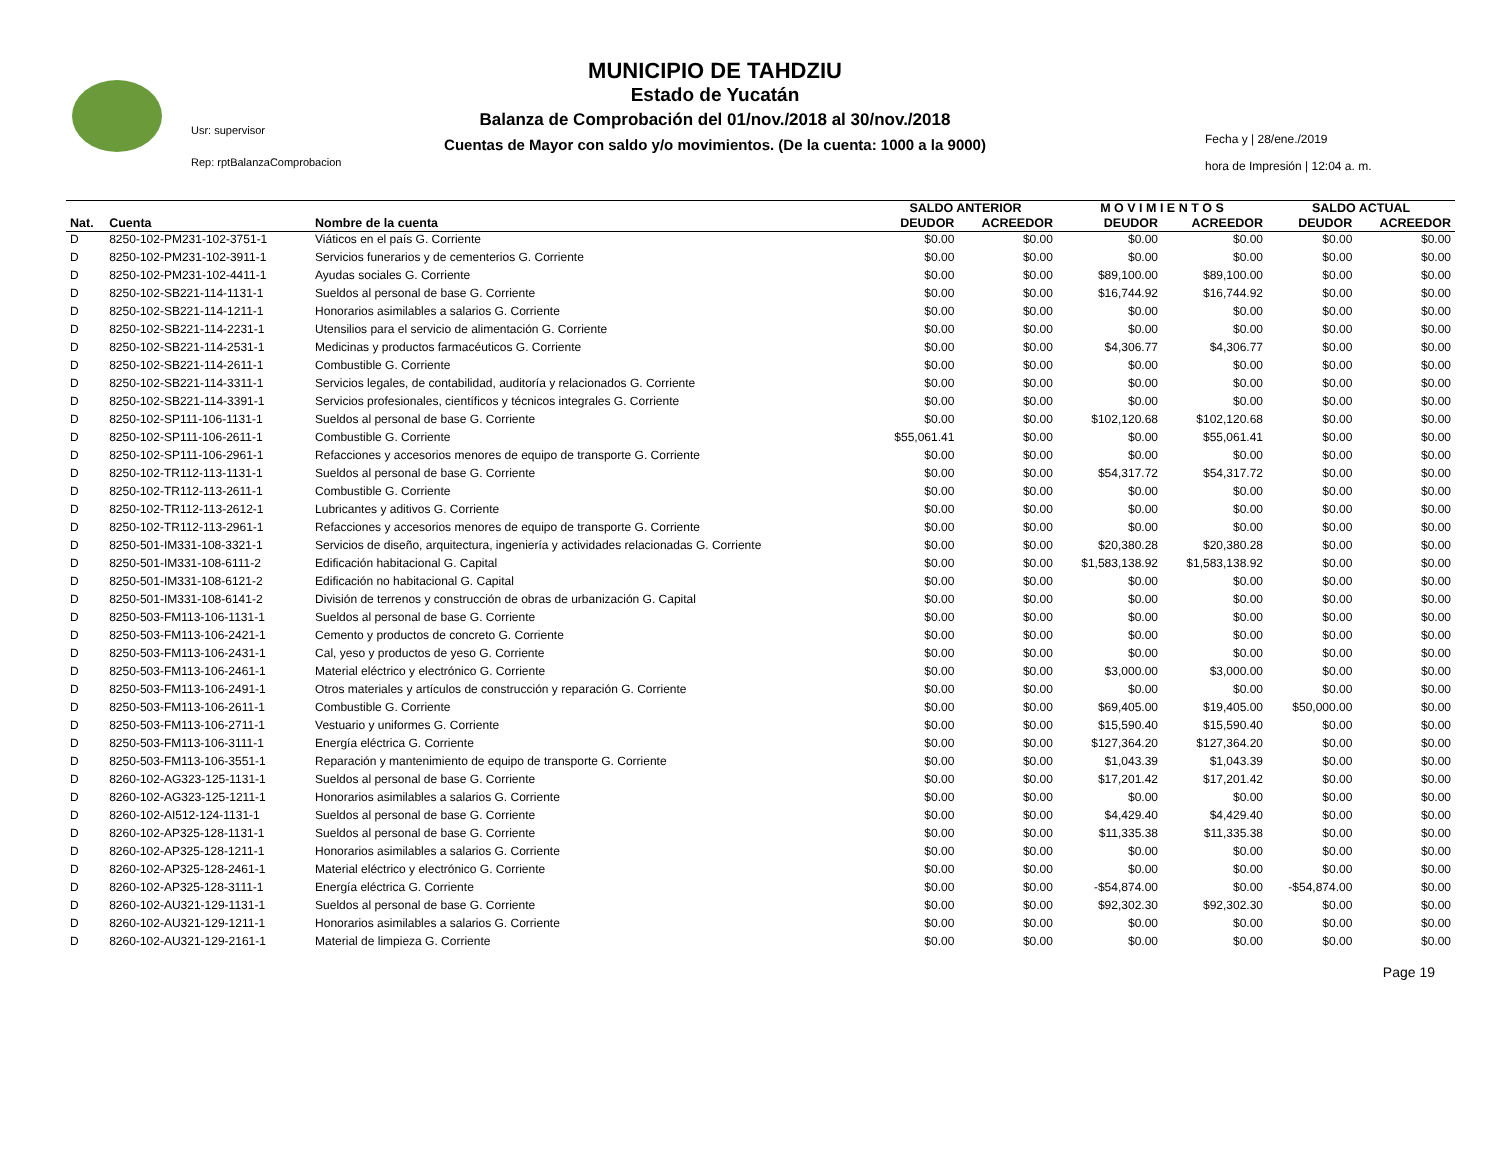MUNICIPIO DE TAHDZIU
Estado de Yucatán
Balanza de Comprobación del 01/nov./2018 al 30/nov./2018
Cuentas de Mayor con saldo y/o movimientos. (De la cuenta: 1000 a la 9000)
Usr: supervisor
Rep: rptBalanzaComprobacion
Fecha y | 28/ene./2019
hora de Impresión | 12:04 a. m.
| | | | SALDO ANTERIOR | | M O V I M I E N T O S | | SALDO ACTUAL | |
| --- | --- | --- | --- | --- | --- | --- | --- | --- |
| Nat. | Cuenta | Nombre de la cuenta | DEUDOR | ACREEDOR | DEUDOR | ACREEDOR | DEUDOR | ACREEDOR |
| D | 8250-102-PM231-102-3751-1 | Viáticos en el país G. Corriente | $0.00 | $0.00 | $0.00 | $0.00 | $0.00 | $0.00 |
| D | 8250-102-PM231-102-3911-1 | Servicios funerarios y de cementerios G. Corriente | $0.00 | $0.00 | $0.00 | $0.00 | $0.00 | $0.00 |
| D | 8250-102-PM231-102-4411-1 | Ayudas sociales G. Corriente | $0.00 | $0.00 | $89,100.00 | $89,100.00 | $0.00 | $0.00 |
| D | 8250-102-SB221-114-1131-1 | Sueldos al personal de base G. Corriente | $0.00 | $0.00 | $16,744.92 | $16,744.92 | $0.00 | $0.00 |
| D | 8250-102-SB221-114-1211-1 | Honorarios asimilables a salarios G. Corriente | $0.00 | $0.00 | $0.00 | $0.00 | $0.00 | $0.00 |
| D | 8250-102-SB221-114-2231-1 | Utensilios para el servicio de alimentación G. Corriente | $0.00 | $0.00 | $0.00 | $0.00 | $0.00 | $0.00 |
| D | 8250-102-SB221-114-2531-1 | Medicinas y productos farmacéuticos G. Corriente | $0.00 | $0.00 | $4,306.77 | $4,306.77 | $0.00 | $0.00 |
| D | 8250-102-SB221-114-2611-1 | Combustible G. Corriente | $0.00 | $0.00 | $0.00 | $0.00 | $0.00 | $0.00 |
| D | 8250-102-SB221-114-3311-1 | Servicios legales, de contabilidad, auditoría y relacionados G. Corriente | $0.00 | $0.00 | $0.00 | $0.00 | $0.00 | $0.00 |
| D | 8250-102-SB221-114-3391-1 | Servicios profesionales, científicos y técnicos integrales G. Corriente | $0.00 | $0.00 | $0.00 | $0.00 | $0.00 | $0.00 |
| D | 8250-102-SP111-106-1131-1 | Sueldos al personal de base G. Corriente | $0.00 | $0.00 | $102,120.68 | $102,120.68 | $0.00 | $0.00 |
| D | 8250-102-SP111-106-2611-1 | Combustible G. Corriente | $55,061.41 | $0.00 | $0.00 | $55,061.41 | $0.00 | $0.00 |
| D | 8250-102-SP111-106-2961-1 | Refacciones y accesorios menores de equipo de transporte G. Corriente | $0.00 | $0.00 | $0.00 | $0.00 | $0.00 | $0.00 |
| D | 8250-102-TR112-113-1131-1 | Sueldos al personal de base G. Corriente | $0.00 | $0.00 | $54,317.72 | $54,317.72 | $0.00 | $0.00 |
| D | 8250-102-TR112-113-2611-1 | Combustible G. Corriente | $0.00 | $0.00 | $0.00 | $0.00 | $0.00 | $0.00 |
| D | 8250-102-TR112-113-2612-1 | Lubricantes y aditivos G. Corriente | $0.00 | $0.00 | $0.00 | $0.00 | $0.00 | $0.00 |
| D | 8250-102-TR112-113-2961-1 | Refacciones y accesorios menores de equipo de transporte G. Corriente | $0.00 | $0.00 | $0.00 | $0.00 | $0.00 | $0.00 |
| D | 8250-501-IM331-108-3321-1 | Servicios de diseño, arquitectura, ingeniería y actividades relacionadas G. Corriente | $0.00 | $0.00 | $20,380.28 | $20,380.28 | $0.00 | $0.00 |
| D | 8250-501-IM331-108-6111-2 | Edificación habitacional G. Capital | $0.00 | $0.00 | $1,583,138.92 | $1,583,138.92 | $0.00 | $0.00 |
| D | 8250-501-IM331-108-6121-2 | Edificación no habitacional G. Capital | $0.00 | $0.00 | $0.00 | $0.00 | $0.00 | $0.00 |
| D | 8250-501-IM331-108-6141-2 | División de terrenos y construcción de obras de urbanización G. Capital | $0.00 | $0.00 | $0.00 | $0.00 | $0.00 | $0.00 |
| D | 8250-503-FM113-106-1131-1 | Sueldos al personal de base G. Corriente | $0.00 | $0.00 | $0.00 | $0.00 | $0.00 | $0.00 |
| D | 8250-503-FM113-106-2421-1 | Cemento y productos de concreto G. Corriente | $0.00 | $0.00 | $0.00 | $0.00 | $0.00 | $0.00 |
| D | 8250-503-FM113-106-2431-1 | Cal, yeso y productos de yeso G. Corriente | $0.00 | $0.00 | $0.00 | $0.00 | $0.00 | $0.00 |
| D | 8250-503-FM113-106-2461-1 | Material eléctrico y electrónico G. Corriente | $0.00 | $0.00 | $3,000.00 | $3,000.00 | $0.00 | $0.00 |
| D | 8250-503-FM113-106-2491-1 | Otros materiales y artículos de construcción y reparación G. Corriente | $0.00 | $0.00 | $0.00 | $0.00 | $0.00 | $0.00 |
| D | 8250-503-FM113-106-2611-1 | Combustible G. Corriente | $0.00 | $0.00 | $69,405.00 | $19,405.00 | $50,000.00 | $0.00 |
| D | 8250-503-FM113-106-2711-1 | Vestuario y uniformes G. Corriente | $0.00 | $0.00 | $15,590.40 | $15,590.40 | $0.00 | $0.00 |
| D | 8250-503-FM113-106-3111-1 | Energía eléctrica G. Corriente | $0.00 | $0.00 | $127,364.20 | $127,364.20 | $0.00 | $0.00 |
| D | 8250-503-FM113-106-3551-1 | Reparación y mantenimiento de equipo de transporte G. Corriente | $0.00 | $0.00 | $1,043.39 | $1,043.39 | $0.00 | $0.00 |
| D | 8260-102-AG323-125-1131-1 | Sueldos al personal de base G. Corriente | $0.00 | $0.00 | $17,201.42 | $17,201.42 | $0.00 | $0.00 |
| D | 8260-102-AG323-125-1211-1 | Honorarios asimilables a salarios G. Corriente | $0.00 | $0.00 | $0.00 | $0.00 | $0.00 | $0.00 |
| D | 8260-102-AI512-124-1131-1 | Sueldos al personal de base G. Corriente | $0.00 | $0.00 | $4,429.40 | $4,429.40 | $0.00 | $0.00 |
| D | 8260-102-AP325-128-1131-1 | Sueldos al personal de base G. Corriente | $0.00 | $0.00 | $11,335.38 | $11,335.38 | $0.00 | $0.00 |
| D | 8260-102-AP325-128-1211-1 | Honorarios asimilables a salarios G. Corriente | $0.00 | $0.00 | $0.00 | $0.00 | $0.00 | $0.00 |
| D | 8260-102-AP325-128-2461-1 | Material eléctrico y electrónico G. Corriente | $0.00 | $0.00 | $0.00 | $0.00 | $0.00 | $0.00 |
| D | 8260-102-AP325-128-3111-1 | Energía eléctrica G. Corriente | $0.00 | $0.00 | -$54,874.00 | $0.00 | -$54,874.00 | $0.00 |
| D | 8260-102-AU321-129-1131-1 | Sueldos al personal de base G. Corriente | $0.00 | $0.00 | $92,302.30 | $92,302.30 | $0.00 | $0.00 |
| D | 8260-102-AU321-129-1211-1 | Honorarios asimilables a salarios G. Corriente | $0.00 | $0.00 | $0.00 | $0.00 | $0.00 | $0.00 |
| D | 8260-102-AU321-129-2161-1 | Material de limpieza G. Corriente | $0.00 | $0.00 | $0.00 | $0.00 | $0.00 | $0.00 |
Page 19